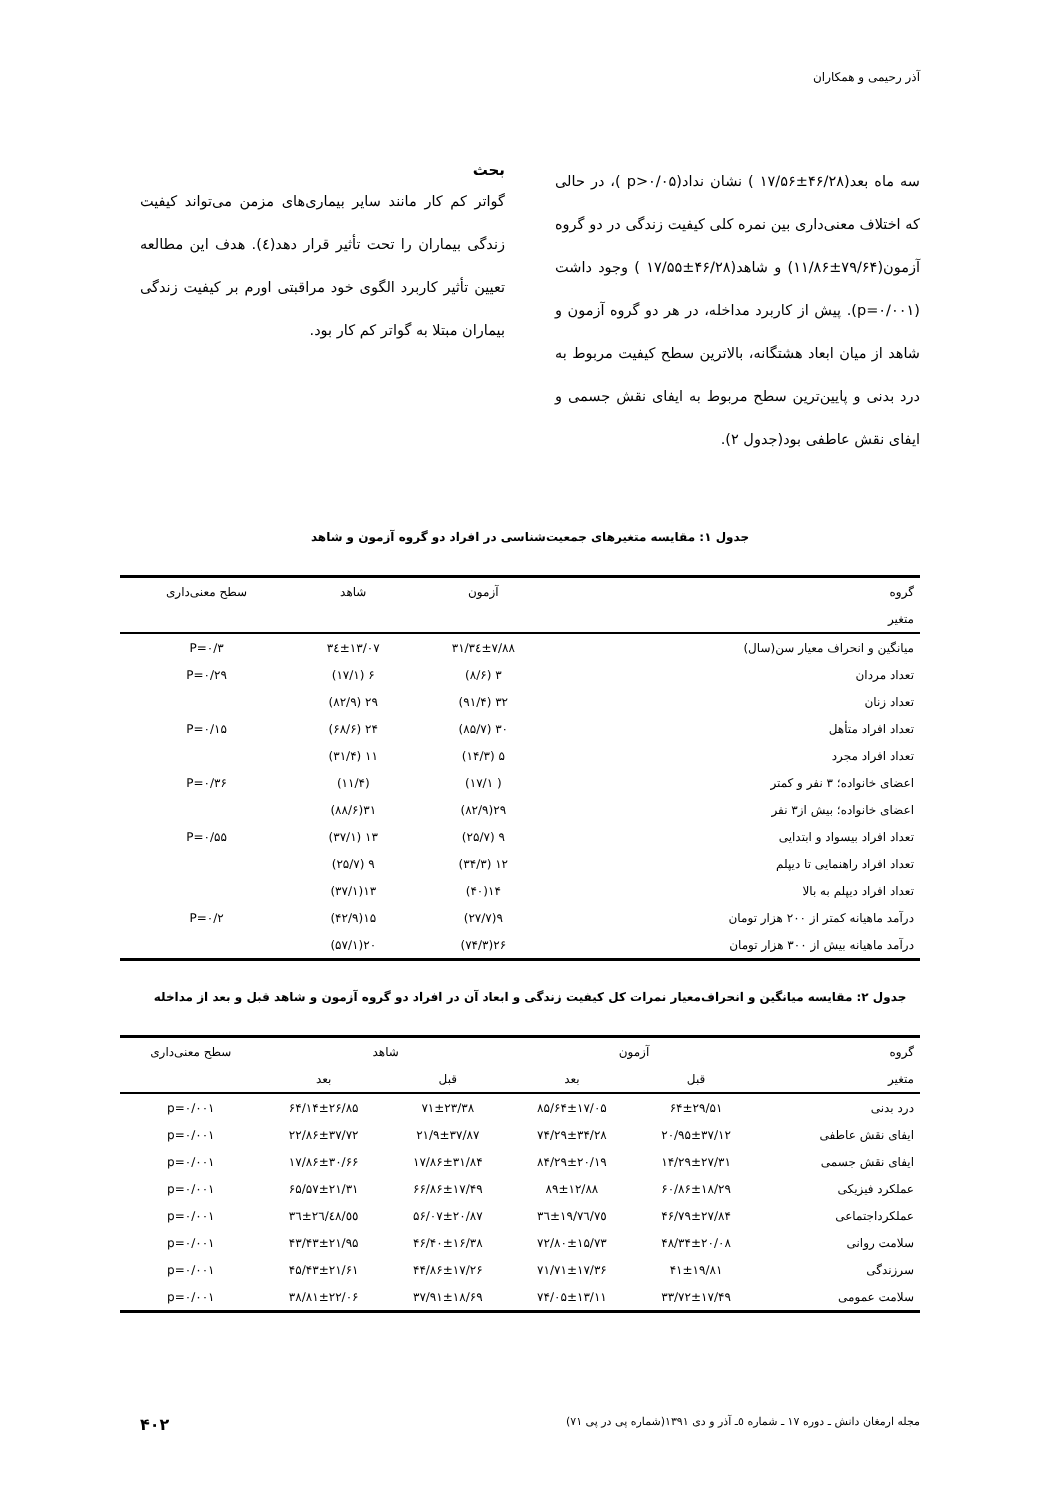آذر رحیمی و همکاران
سه ماه بعد(۴۶/۲۸±۱۷/۵۶ ) نشان نداد(p>۰/۰۵ )، در حالی که اختلاف معنی‌داری بین نمره کلی کیفیت زندگی در دو گروه آزمون(۷۹/۶۴±۱۱/۸۶) و شاهد(۴۶/۲۸±۱۷/۵۵ ) وجود داشت (p=۰/۰۰۱). پیش از کاربرد مداخله، در هر دو گروه آزمون و شاهد از میان ابعاد هشتگانه، بالاترین سطح کیفیت مربوط به درد بدنی و پایین‌ترین سطح مربوط به ایفای نقش جسمی و ایفای نقش عاطفی بود(جدول ۲).
بحث
گواتر کم کار مانند سایر بیماری‌های مزمن می‌تواند کیفیت زندگی بیماران را تحت تأثیر قرار دهد(٤). هدف این مطالعه تعیین تأثیر کاربرد الگوی خود مراقبتی اورم بر کیفیت زندگی بیماران مبتلا به گواتر کم کار بود.
جدول ۱: مقایسه متغیرهای جمعیت‌شناسی در افراد دو گروه آزمون و شاهد
| گروه | آزمون | شاهد | سطح معنی‌داری |
| --- | --- | --- | --- |
| متغیر | | | |
| میانگین و انحراف معیار سن(سال) | ۳۱/۳٤±۷/۸۸ | ۳٤±۱۳/۰۷ | P=۰/۳ |
| تعداد مردان | ۳ (۸/۶) | ۶ (۱۷/۱) | P=۰/۲۹ |
| تعداد زنان | ۳۲ (۹۱/۴) | ۲۹ (۸۲/۹) | |
| تعداد افراد متأهل | ۳۰ (۸۵/۷) | ۲۴ (۶۸/۶) | P=۰/۱۵ |
| تعداد افراد مجرد | ۵ (۱۴/۳) | ۱۱ (۳۱/۴) | |
| اعضای خانواده؛ ۳ نفر و کمتر | ( ۱۷/۱) | (۱۱/۴) | P=۰/۳۶ |
| اعضای خانواده؛ بیش از۳ نفر | ۲۹(۸۲/۹) | ۳۱(۸۸/۶) | |
| تعداد افراد بیسواد و ابتدایی | ۹ (۲۵/۷) | ۱۳ (۳۷/۱) | P=۰/۵۵ |
| تعداد افراد راهنمایی تا دیپلم | ۱۲ (۳۴/۳) | ۹ (۲۵/۷) | |
| تعداد افراد دیپلم به بالا | ۱۴(۴۰) | ۱۳(۳۷/۱) | |
| درآمد ماهیانه کمتر از ۲۰۰ هزار تومان | ۹(۲۷/۷) | ۱۵(۴۲/۹) | P=۰/۲ |
| درآمد ماهیانه بیش از ۳۰۰ هزار تومان | ۲۶(۷۴/۳) | ۲۰(۵۷/۱) | |
جدول ۲: مقایسه میانگین و انحراف‌معیار نمرات کل کیفیت زندگی و ابعاد آن در افراد دو گروه آزمون و شاهد قبل و بعد از مداخله
| گروه | آزمون | | شاهد | | سطح معنی‌داری |
| --- | --- | --- | --- | --- | --- |
| متغیر | قبل | بعد | قبل | بعد | |
| درد بدنی | ۶۴±۲۹/۵۱ | ۸۵/۶۴±۱۷/۰۵ | ۷۱±۲۳/۳۸ | ۶۴/۱۴±۲۶/۸۵ | p=۰/۰۰۱ |
| ایفای نقش عاطفی | ۲۰/۹۵±۳۷/۱۲ | ۷۴/۲۹±۳۴/۲۸ | ۲۱/۹±۳۷/۸۷ | ۲۲/۸۶±۳۷/۷۲ | p=۰/۰۰۱ |
| ایفای نقش جسمی | ۱۴/۲۹±۲۷/۳۱ | ۸۴/۲۹±۲۰/۱۹ | ۱۷/۸۶±۳۱/۸۴ | ۱۷/۸۶±۳۰/۶۶ | p=۰/۰۰۱ |
| عملکرد فیزیکی | ۶۰/۸۶±۱۸/۲۹ | ۸۹±۱۲/۸۸ | ۶۶/۸۶±۱۷/۴۹ | ۶۵/۵۷±۲۱/۳۱ | p=۰/۰۰۱ |
| عملکرداجتماعی | ۴۶/۷۹±۲۷/۸۴ | ۷٥/۳٦±۱۹/۷٦ | ۵۶/۰۷±۲۰/۸۷ | ٥٥/۳٦±۲٦/٤۸ | p=۰/۰۰۱ |
| سلامت روانی | ۴۸/۳۴±۲۰/۰۸ | ۷۲/۸۰±۱۵/۷۳ | ۴۶/۴۰±۱۶/۳۸ | ۴۳/۴۳±۲۱/۹۵ | p=۰/۰۰۱ |
| سرزندگی | ۴۱±۱۹/۸۱ | ۷۱/۷۱±۱۷/۳۶ | ۴۴/۸۶±۱۷/۲۶ | ۴۵/۴۳±۲۱/۶۱ | p=۰/۰۰۱ |
| سلامت عمومی | ۳۳/۷۲±۱۷/۴۹ | ۷۴/۰۵±۱۳/۱۱ | ۳۷/۹۱±۱۸/۶۹ | ۳۸/۸۱±۲۲/۰۶ | p=۰/۰۰۱ |
مجله ارمغان دانش ـ دوره ۱۷ ـ شماره ٥ـ آذر و دی ۱۳۹۱(شماره پی در پی ۷۱) ۴۰۲